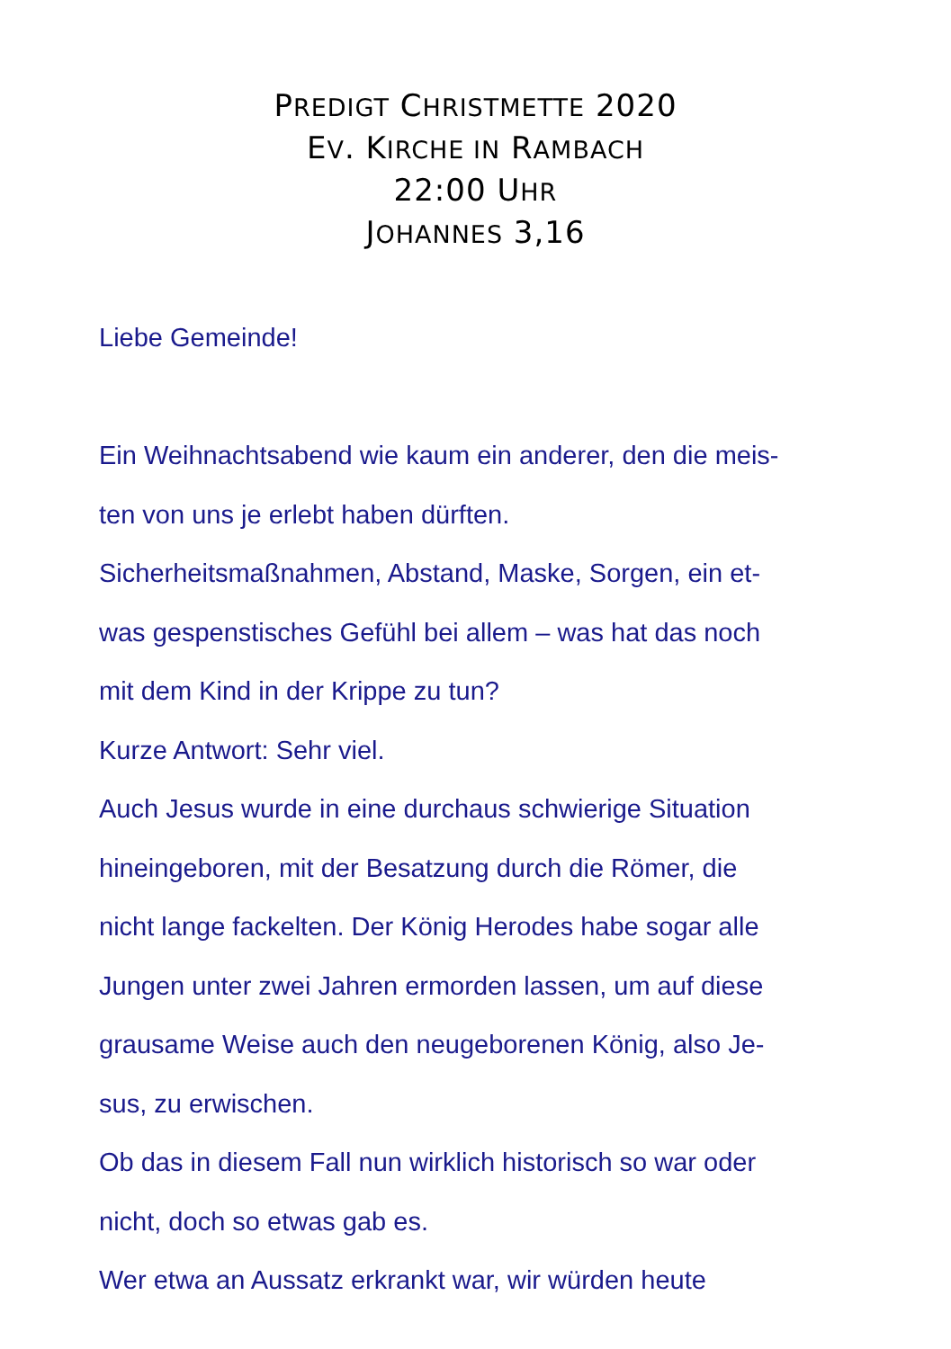PREDIGT CHRISTMETTE 2020
EV. KIRCHE IN RAMBACH
22:00 UHR
JOHANNES 3,16
Liebe Gemeinde!
Ein Weihnachtsabend wie kaum ein anderer, den die meis-
ten von uns je erlebt haben dürften.
Sicherheitsmaßnahmen, Abstand, Maske, Sorgen, ein et-
was gespenstisches Gefühl bei allem – was hat das noch
mit dem Kind in der Krippe zu tun?
Kurze Antwort: Sehr viel.
Auch Jesus wurde in eine durchaus schwierige Situation
hineingeboren, mit der Besatzung durch die Römer, die
nicht lange fackelten. Der König Herodes habe sogar alle
Jungen unter zwei Jahren ermorden lassen, um auf diese
grausame Weise auch den neugeborenen König, also Je-
sus, zu erwischen.
Ob das in diesem Fall nun wirklich historisch so war oder
nicht, doch so etwas gab es.
Wer etwa an Aussatz erkrankt war, wir würden heute